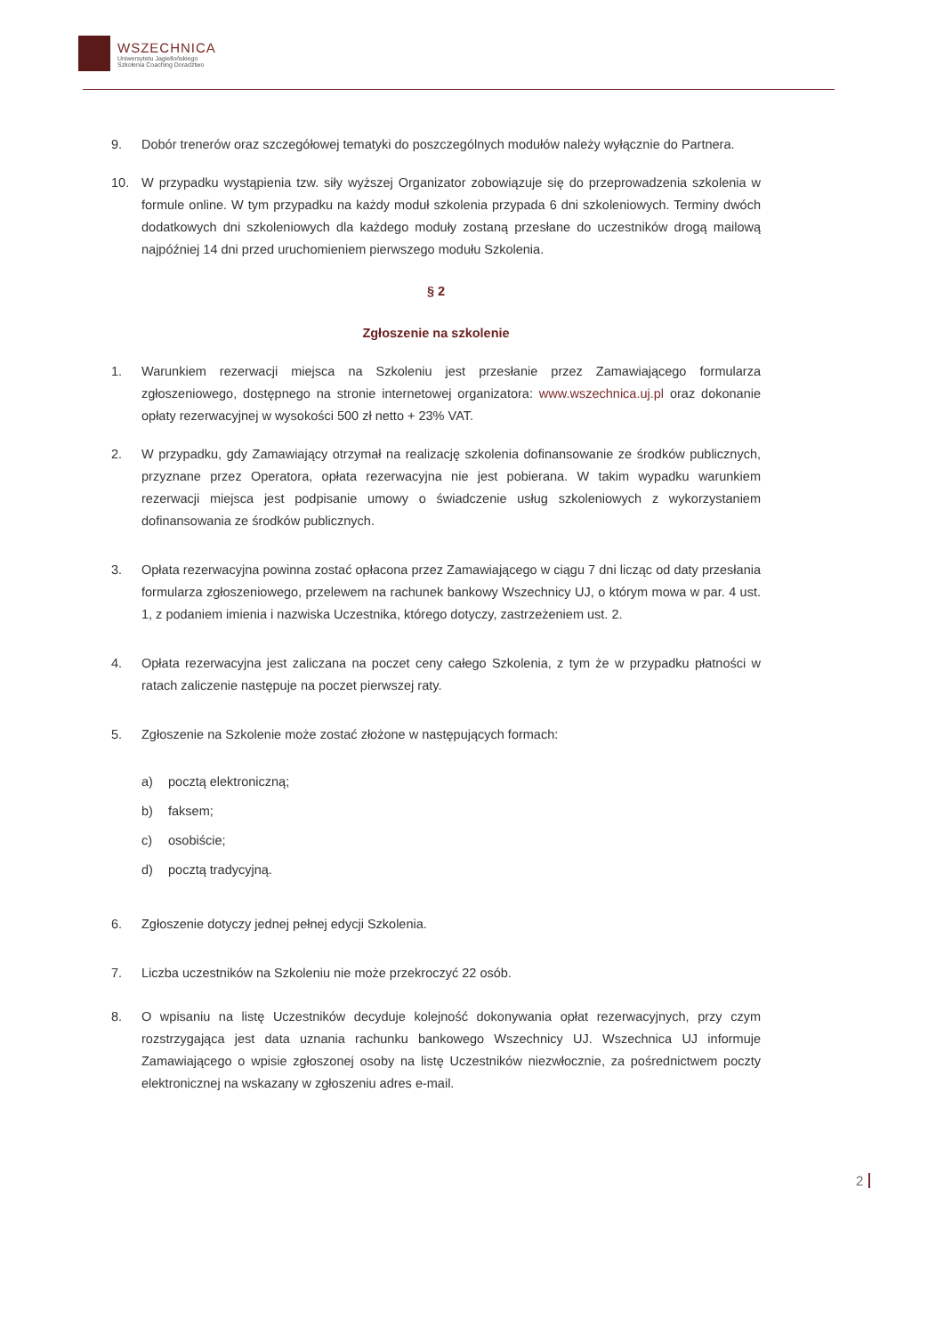WSZECHNICA
Uniwersytetu Jagiellońskiego
Szkolenia Coaching Doradztwo
9. Dobór trenerów oraz szczegółowej tematyki do poszczególnych modułów należy wyłącznie do Partnera.
10. W przypadku wystąpienia tzw. siły wyższej Organizator zobowiązuje się do przeprowadzenia szkolenia w formule online. W tym przypadku na każdy moduł szkolenia przypada 6 dni szkoleniowych. Terminy dwóch dodatkowych dni szkoleniowych dla każdego moduły zostaną przesłane do uczestników drogą mailową najpóźniej 14 dni przed uruchomieniem pierwszego modułu Szkolenia.
§ 2
Zgłoszenie na szkolenie
1. Warunkiem rezerwacji miejsca na Szkoleniu jest przesłanie przez Zamawiającego formularza zgłoszeniowego, dostępnego na stronie internetowej organizatora: www.wszechnica.uj.pl oraz dokonanie opłaty rezerwacyjnej w wysokości 500 zł netto + 23% VAT.
2. W przypadku, gdy Zamawiający otrzymał na realizację szkolenia dofinansowanie ze środków publicznych, przyznane przez Operatora, opłata rezerwacyjna nie jest pobierana. W takim wypadku warunkiem rezerwacji miejsca jest podpisanie umowy o świadczenie usług szkoleniowych z wykorzystaniem dofinansowania ze środków publicznych.
3. Opłata rezerwacyjna powinna zostać opłacona przez Zamawiającego w ciągu 7 dni licząc od daty przesłania formularza zgłoszeniowego, przelewem na rachunek bankowy Wszechnicy UJ, o którym mowa w par. 4 ust. 1, z podaniem imienia i nazwiska Uczestnika, którego dotyczy, zastrzeżeniem ust. 2.
4. Opłata rezerwacyjna jest zaliczana na poczet ceny całego Szkolenia, z tym że w przypadku płatności w ratach zaliczenie następuje na poczet pierwszej raty.
5. Zgłoszenie na Szkolenie może zostać złożone w następujących formach:
a) pocztą elektroniczną;
b) faksem;
c) osobiście;
d) pocztą tradycyjną.
6. Zgłoszenie dotyczy jednej pełnej edycji Szkolenia.
7. Liczba uczestników na Szkoleniu nie może przekroczyć 22 osób.
8. O wpisaniu na listę Uczestników decyduje kolejność dokonywania opłat rezerwacyjnych, przy czym rozstrzygająca jest data uznania rachunku bankowego Wszechnicy UJ. Wszechnica UJ informuje Zamawiającego o wpisie zgłoszonej osoby na listę Uczestników niezwłocznie, za pośrednictwem poczty elektronicznej na wskazany w zgłoszeniu adres e-mail.
2